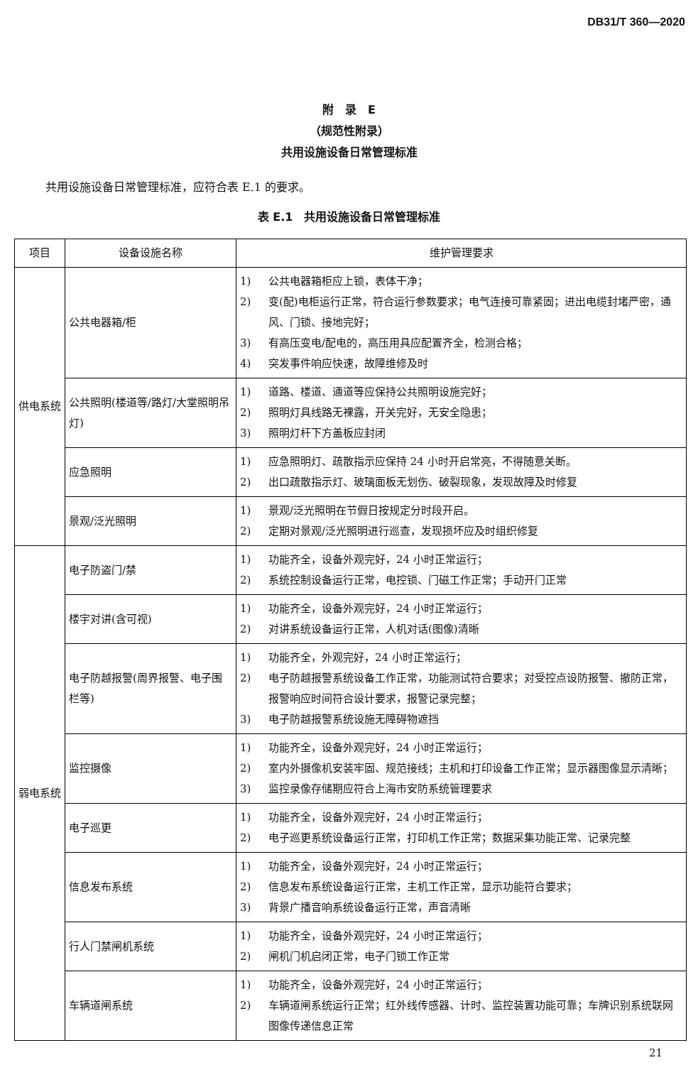DB31/T 360—2020
附　录　E
（规范性附录）
共用设施设备日常管理标准
共用设施设备日常管理标准，应符合表 E.1 的要求。
表 E.1　共用设施设备日常管理标准
| 项目 | 设备设施名称 | 维护管理要求 |
| --- | --- | --- |
| 供电系统 | 公共电器箱/柜 | 1) 公共电器箱柜应上锁，表体干净； 2) 变(配)电柜运行正常，符合运行参数要求；电气连接可靠紧固；进出电缆封堵严密，通风、门锁、接地完好； 3) 有高压变电/配电的，高压用具应配置齐全，检测合格； 4) 突发事件响应快速，故障维修及时 |
| | 公共照明(楼道等/路灯/大堂照明吊灯) | 1) 道路、楼道、通道等应保持公共照明设施完好； 2) 照明灯具线路无裸露，开关完好，无安全隐患； 3) 照明灯杆下方盖板应封闭 |
| | 应急照明 | 1) 应急照明灯、疏散指示应保持 24 小时开启常亮，不得随意关断。 2) 出口疏散指示灯、玻璃面板无划伤、破裂现象，发现故障及时修复 |
| | 景观/泛光照明 | 1) 景观/泛光照明在节假日按规定分时段开启。 2) 定期对景观/泛光照明进行巡查，发现损坏应及时组织修复 |
| 弱电系统 | 电子防盗门/禁 | 1) 功能齐全，设备外观完好，24 小时正常运行； 2) 系统控制设备运行正常，电控锁、门磁工作正常；手动开门正常 |
| | 楼宇对讲(含可视) | 1) 功能齐全，设备外观完好，24 小时正常运行； 2) 对讲系统设备运行正常，人机对话(图像)清晰 |
| | 电子防越报警(周界报警、电子围栏等) | 1) 功能齐全，外观完好，24 小时正常运行； 2) 电子防越报警系统设备工作正常，功能测试符合要求；对受控点设防报警、撤防正常，报警响应时间符合设计要求，报警记录完整； 3) 电子防越报警系统设施无障碍物遮挡 |
| | 监控摄像 | 1) 功能齐全，设备外观完好，24 小时正常运行； 2) 室内外摄像机安装牢固、规范接线；主机和打印设备工作正常；显示器图像显示清晰； 3) 监控录像存储期应符合上海市安防系统管理要求 |
| | 电子巡更 | 1) 功能齐全，设备外观完好，24 小时正常运行； 2) 电子巡更系统设备运行正常，打印机工作正常；数据采集功能正常、记录完整 |
| | 信息发布系统 | 1) 功能齐全，设备外观完好，24 小时正常运行； 2) 信息发布系统设备运行正常，主机工作正常，显示功能符合要求； 3) 背景广播音响系统设备运行正常，声音清晰 |
| | 行人门禁闸机系统 | 1) 功能齐全，设备外观完好，24 小时正常运行； 2) 闸机门机启闭正常，电子门锁工作正常 |
| | 车辆道闸系统 | 1) 功能齐全，设备外观完好，24 小时正常运行； 2) 车辆道闸系统运行正常；红外线传感器、计时、监控装置功能可靠；车牌识别系统联网图像传递信息正常 |
21